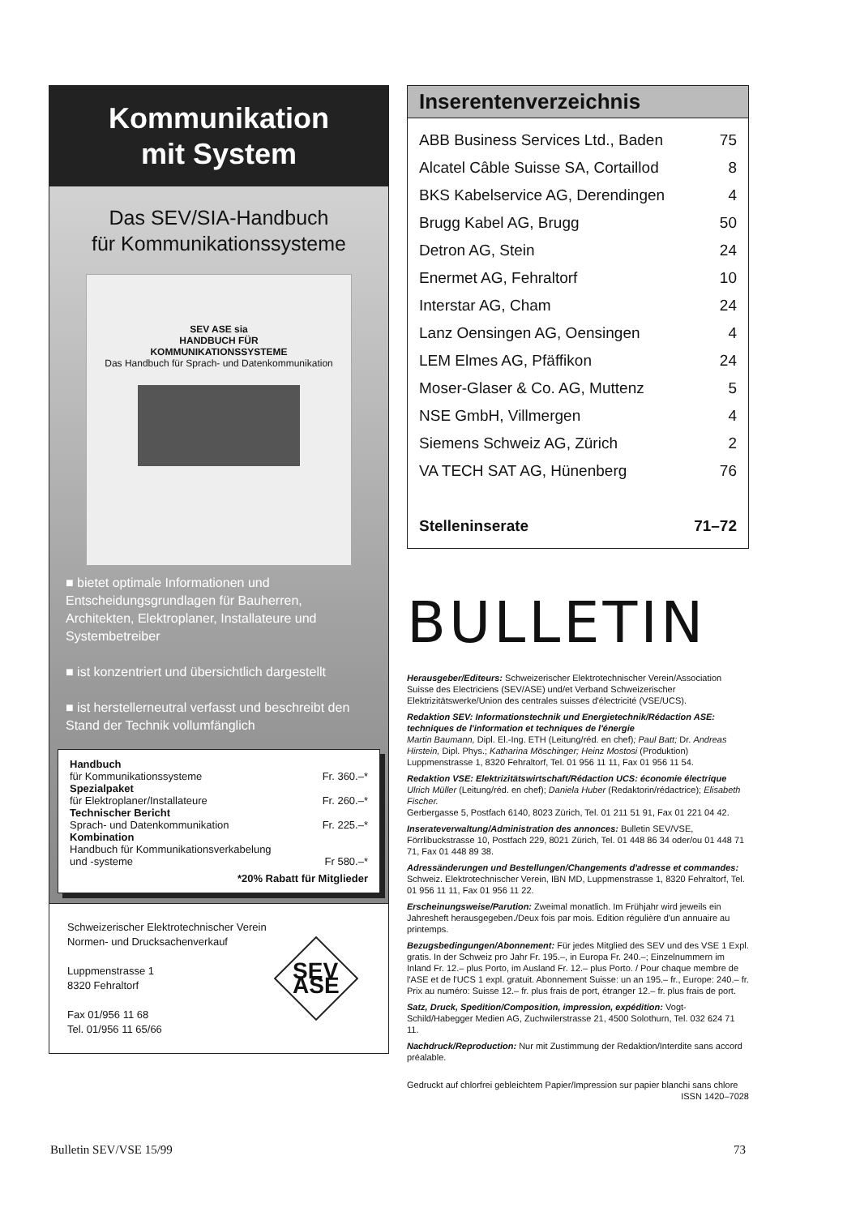Kommunikation
mit System
Das SEV/SIA-Handbuch
für Kommunikationssysteme
SEV ASE sia
HANDBUCH FÜR
KOMMUNIKATIONSSYSTEME
Das Handbuch für Sprach- und Datenkommunikation
■ bietet optimale Informationen und Entscheidungsgrundlagen für Bauherren, Architekten, Elektroplaner, Installateure und Systembetreiber
■ ist konzentriert und übersichtlich dargestellt
■ ist herstellerneutral verfasst und beschreibt den Stand der Technik vollumfänglich
| Handbuch für Kommunikationssysteme | Fr. 360.–* |
| Spezialpaket für Elektroplaner/Installateure | Fr. 260.–* |
| Technischer Bericht Sprach- und Datenkommunikation | Fr. 225.–* |
| Kombination Handbuch für Kommunikationsverkabelung und -systeme | Fr 580.–* |
| *20% Rabatt für Mitglieder | |
Schweizerischer Elektrotechnischer Verein
Normen- und Drucksachenverkauf
Luppmenstrasse 1
8320 Fehraltorf
Fax 01/956 11 68
Tel. 01/956 11 65/66
SEV
ASE
Inserentenverzeichnis
| ABB Business Services Ltd., Baden | 75 |
| Alcatel Câble Suisse SA, Cortaillod | 8 |
| BKS Kabelservice AG, Derendingen | 4 |
| Brugg Kabel AG, Brugg | 50 |
| Detron AG, Stein | 24 |
| Enermet AG, Fehraltorf | 10 |
| Interstar AG, Cham | 24 |
| Lanz Oensingen AG, Oensingen | 4 |
| LEM Elmes AG, Pfäffikon | 24 |
| Moser-Glaser & Co. AG, Muttenz | 5 |
| NSE GmbH, Villmergen | 4 |
| Siemens Schweiz AG, Zürich | 2 |
| VA TECH SAT AG, Hünenberg | 76 |
| Stelleninserate | 71–72 |
BULLETIN
Herausgeber/Editeurs: Schweizerischer Elektrotechnischer Verein/Association Suisse des Electriciens (SEV/ASE) und/et Verband Schweizerischer Elektrizitätswerke/Union des centrales suisses d'électricité (VSE/UCS).
Redaktion SEV: Informationstechnik und Energietechnik/Rédaction ASE: techniques de l'information et techniques de l'énergie
Martin Baumann, Dipl. El.-Ing. ETH (Leitung/réd. en chef); Paul Batt; Dr. Andreas Hirstein, Dipl. Phys.; Katharina Möschinger; Heinz Mostosi (Produktion)
Luppmenstrasse 1, 8320 Fehraltorf, Tel. 01 956 11 11, Fax 01 956 11 54.
Redaktion VSE: Elektrizitätswirtschaft/Rédaction UCS: économie électrique
Ulrich Müller (Leitung/réd. en chef); Daniela Huber (Redaktorin/rédactrice); Elisabeth Fischer.
Gerbergasse 5, Postfach 6140, 8023 Zürich, Tel. 01 211 51 91, Fax 01 221 04 42.
Inserateverwaltung/Administration des annonces: Bulletin SEV/VSE, Förrlibuckstrasse 10, Postfach 229, 8021 Zürich, Tel. 01 448 86 34 oder/ou 01 448 71 71, Fax 01 448 89 38.
Adressänderungen und Bestellungen/Changements d'adresse et commandes: Schweiz. Elektrotechnischer Verein, IBN MD, Luppmenstrasse 1, 8320 Fehraltorf, Tel. 01 956 11 11, Fax 01 956 11 22.
Erscheinungsweise/Parution: Zweimal monatlich. Im Frühjahr wird jeweils ein Jahresheft herausgegeben./Deux fois par mois. Edition régulière d'un annuaire au printemps.
Bezugsbedingungen/Abonnement: Für jedes Mitglied des SEV und des VSE 1 Expl. gratis. In der Schweiz pro Jahr Fr. 195.–, in Europa Fr. 240.–; Einzelnummern im Inland Fr. 12.– plus Porto, im Ausland Fr. 12.– plus Porto. / Pour chaque membre de l'ASE et de l'UCS 1 expl. gratuit. Abonnement Suisse: un an 195.– fr., Europe: 240.– fr. Prix au numéro: Suisse 12.– fr. plus frais de port, étranger 12.– fr. plus frais de port.
Satz, Druck, Spedition/Composition, impression, expédition: Vogt-Schild/Habegger Medien AG, Zuchwilerstrasse 21, 4500 Solothurn, Tel. 032 624 71 11.
Nachdruck/Reproduction: Nur mit Zustimmung der Redaktion/Interdite sans accord préalable.
Gedruckt auf chlorfrei gebleichtem Papier/Impression sur papier blanchi sans chlore ISSN 1420–7028
Bulletin SEV/VSE 15/99 73